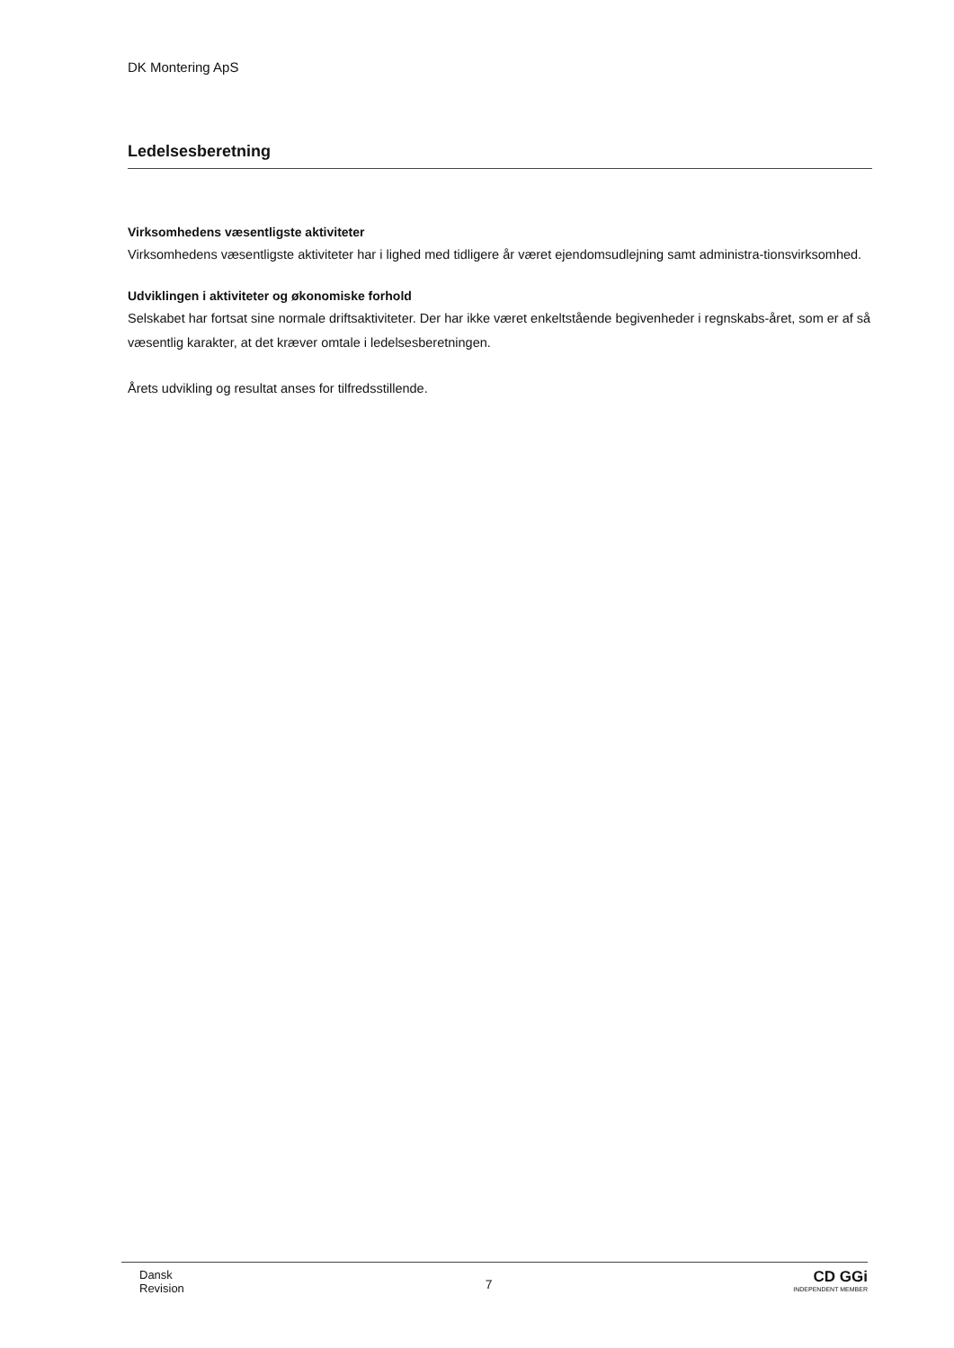DK Montering ApS
Ledelsesberetning
Virksomhedens væsentligste aktiviteter
Virksomhedens væsentligste aktiviteter har i lighed med tidligere år været ejendomsudlejning samt administra-tionsvirksomhed.
Udviklingen i aktiviteter og økonomiske forhold
Selskabet har fortsat sine normale driftsaktiviteter. Der har ikke været enkeltstående begivenheder i regnskabs-året, som er af så væsentlig karakter, at det kræver omtale i ledelsesberetningen.
Årets udvikling og resultat anses for tilfredsstillende.
Dansk
Revision
7
CD GGi
INDEPENDENT MEMBER